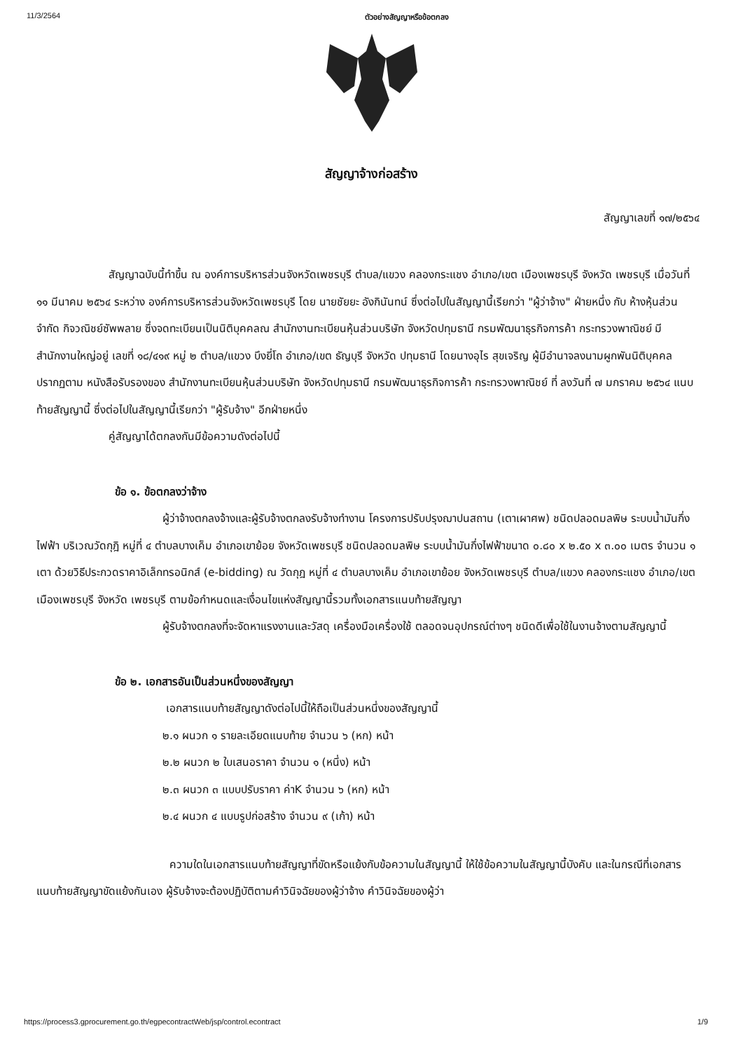11/3/2564 ตัวอย่างสัญญาหรือข้อตกลง
สัญญาจ้างก่อสร้าง
สัญญาเลขที่ ๑๗/๒๕๖๔
สัญญาฉบับนี้ทำขึ้น ณ องค์การบริหารส่วนจังหวัดเพชรบุรี ตำบล/แขวง คลองกระแชง อำเภอ/เขต เมืองเพชรบุรี จังหวัด เพชรบุรี เมื่อวันที่ ๑๑ มีนาคม ๒๕๖๔ ระหว่าง องค์การบริหารส่วนจังหวัดเพชรบุรี โดย นายชัยยะ อังกินันทน์ ซึ่งต่อไปในสัญญานี้เรียกว่า "ผู้ว่าจ้าง" ฝ่ายหนึ่ง กับ ห้างหุ้นส่วนจำกัด กิจวณิชย์ซัพพลาย ซึ่งจดทะเบียนเป็นนิติบุคคลณ สำนักงานทะเบียนหุ้นส่วนบริษัท จังหวัดปทุมธานี กรมพัฒนาธุรกิจการค้า กระทรวงพาณิชย์ มีสำนักงานใหญ่อยู่ เลขที่ ๑๘/๔๑๙ หมู่ ๒ ตำบล/แขวง บึงยี่โถ อำเภอ/เขต ธัญบุรี จังหวัด ปทุมธานี โดยนางอุไร สุขเจริญ ผู้มีอำนาจลงนามผูกพันนิติบุคคลปรากฏตาม หนังสือรับรองของ สำนักงานทะเบียนหุ้นส่วนบริษัท จังหวัดปทุมธานี กรมพัฒนาธุรกิจการค้า กระทรวงพาณิชย์ ที่ ลงวันที่ ๗ มกราคม ๒๕๖๔ แนบท้ายสัญญานี้ ซึ่งต่อไปในสัญญานี้เรียกว่า "ผู้รับจ้าง" อีกฝ่ายหนึ่ง
คู่สัญญาได้ตกลงกันมีข้อความดังต่อไปนี้
ข้อ ๑. ข้อตกลงว่าจ้าง
ผู้ว่าจ้างตกลงจ้างและผู้รับจ้างตกลงรับจ้างทำงาน โครงการปรับปรุงฌาปนสถาน (เตาเผาศพ) ชนิดปลอดมลพิษ ระบบน้ำมันกึ่งไฟฟ้า บริเวณวัดกุฎิ หมู่ที่ ๔ ตำบลบางเค็ม อำเภอเขาย้อย จังหวัดเพชรบุรี ชนิดปลอดมลพิษ ระบบน้ำมันกึ่งไฟฟ้าขนาด ๐.๘๐ x ๒.๕๐ x ๓.๐๐ เมตร จำนวน ๑ เตา ด้วยวิธีประกวดราคาอิเล็กทรอนิกส์ (e-bidding) ณ วัดกุฎ หมู่ที่ ๔ ตำบลบางเค็ม อำเภอเขาย้อย จังหวัดเพชรบุรี ตำบล/แขวง คลองกระแชง อำเภอ/เขต เมืองเพชรบุรี จังหวัด เพชรบุรี ตามข้อกำหนดและเงื่อนไขแห่งสัญญานี้รวมทั้งเอกสารแนบท้ายสัญญา
ผู้รับจ้างตกลงที่จะจัดหาแรงงานและวัสดุ เครื่องมือเครื่องใช้ ตลอดจนอุปกรณ์ต่างๆ ชนิดดีเพื่อใช้ในงานจ้างตามสัญญานี้
ข้อ ๒. เอกสารอันเป็นส่วนหนึ่งของสัญญา
เอกสารแนบท้ายสัญญาดังต่อไปนี้ให้ถือเป็นส่วนหนึ่งของสัญญานี้
๒.๑ ผนวก ๑ รายละเอียดแนบท้าย จำนวน ๖ (หก) หน้า
๒.๒ ผนวก ๒ ใบเสนอราคา จำนวน ๑ (หนึ่ง) หน้า
๒.๓ ผนวก ๓ แบบปรับราคา ค่าK จำนวน ๖ (หก) หน้า
๒.๔ ผนวก ๔ แบบรูปก่อสร้าง จำนวน ๙ (เก้า) หน้า
ความใดในเอกสารแนบท้ายสัญญาที่ขัดหรือแย้งกับข้อความในสัญญานี้ ให้ใช้ข้อความในสัญญานี้บังคับ และในกรณีที่เอกสารแนบท้ายสัญญาขัดแย้งกันเอง ผู้รับจ้างจะต้องปฏิบัติตามคำวินิจฉัยของผู้ว่าจ้าง คำวินิจฉัยของผู้ว่า
https://process3.gprocurement.go.th/egpecontractWeb/jsp/control.econtract 1/9